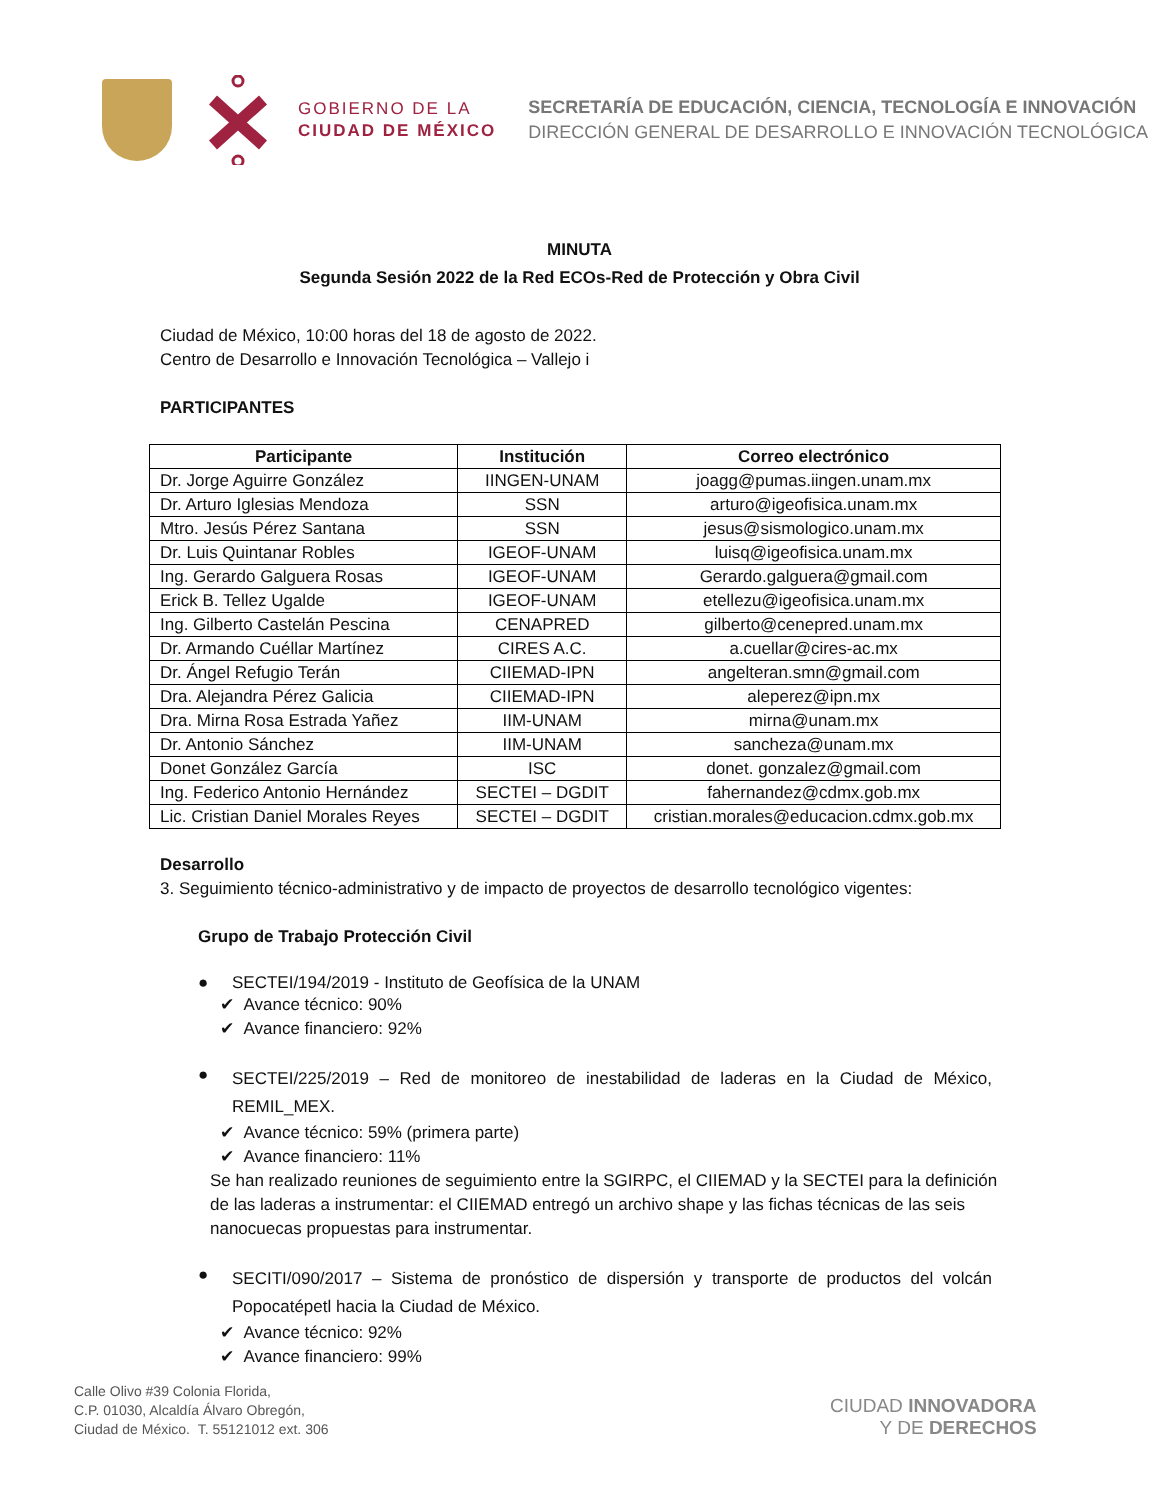GOBIERNO DE LA
CIUDAD DE MÉXICO
SECRETARÍA DE EDUCACIÓN, CIENCIA, TECNOLOGÍA E INNOVACIÓN
DIRECCIÓN GENERAL DE DESARROLLO E INNOVACIÓN TECNOLÓGICA
MINUTA
Segunda Sesión 2022 de la Red ECOs-Red de Protección y Obra Civil
Ciudad de México, 10:00 horas del 18 de agosto de 2022.
Centro de Desarrollo e Innovación Tecnológica – Vallejo i
PARTICIPANTES
| Participante | Institución | Correo electrónico |
| --- | --- | --- |
| Dr. Jorge Aguirre González | IINGEN-UNAM | joagg@pumas.iingen.unam.mx |
| Dr. Arturo Iglesias Mendoza | SSN | arturo@igeofisica.unam.mx |
| Mtro. Jesús Pérez Santana | SSN | jesus@sismologico.unam.mx |
| Dr. Luis Quintanar Robles | IGEOF-UNAM | luisq@igeofisica.unam.mx |
| Ing. Gerardo Galguera Rosas | IGEOF-UNAM | Gerardo.galguera@gmail.com |
| Erick B. Tellez Ugalde | IGEOF-UNAM | etellezu@igeofisica.unam.mx |
| Ing. Gilberto Castelán Pescina | CENAPRED | gilberto@cenepred.unam.mx |
| Dr. Armando Cuéllar Martínez | CIRES A.C. | a.cuellar@cires-ac.mx |
| Dr. Ángel Refugio Terán | CIIEMAD-IPN | angelteran.smn@gmail.com |
| Dra. Alejandra Pérez Galicia | CIIEMAD-IPN | aleperez@ipn.mx |
| Dra. Mirna Rosa Estrada Yañez | IIM-UNAM | mirna@unam.mx |
| Dr. Antonio Sánchez | IIM-UNAM | sancheza@unam.mx |
| Donet González García | ISC | donet. gonzalez@gmail.com |
| Ing. Federico Antonio Hernández | SECTEI – DGDIT | fahernandez@cdmx.gob.mx |
| Lic. Cristian Daniel Morales Reyes | SECTEI – DGDIT | cristian.morales@educacion.cdmx.gob.mx |
Desarrollo
3. Seguimiento técnico-administrativo y de impacto de proyectos de desarrollo tecnológico vigentes:
Grupo de Trabajo Protección Civil
● SECTEI/194/2019 - Instituto de Geofísica de la UNAM
✔ Avance técnico: 90%
✔ Avance financiero: 92%
● SECTEI/225/2019 – Red de monitoreo de inestabilidad de laderas en la Ciudad de México, REMIL_MEX.
✔ Avance técnico: 59% (primera parte)
✔ Avance financiero: 11%
Se han realizado reuniones de seguimiento entre la SGIRPC, el CIIEMAD y la SECTEI para la definición de las laderas a instrumentar: el CIIEMAD entregó un archivo shape y las fichas técnicas de las seis nanocuecas propuestas para instrumentar.
● SECITI/090/2017 – Sistema de pronóstico de dispersión y transporte de productos del volcán Popocatépetl hacia la Ciudad de México.
✔ Avance técnico: 92%
✔ Avance financiero: 99%
Calle Olivo #39 Colonia Florida,
C.P. 01030, Alcaldía Álvaro Obregón,
Ciudad de México. T. 55121012 ext. 306
CIUDAD INNOVADORA
Y DE DERECHOS